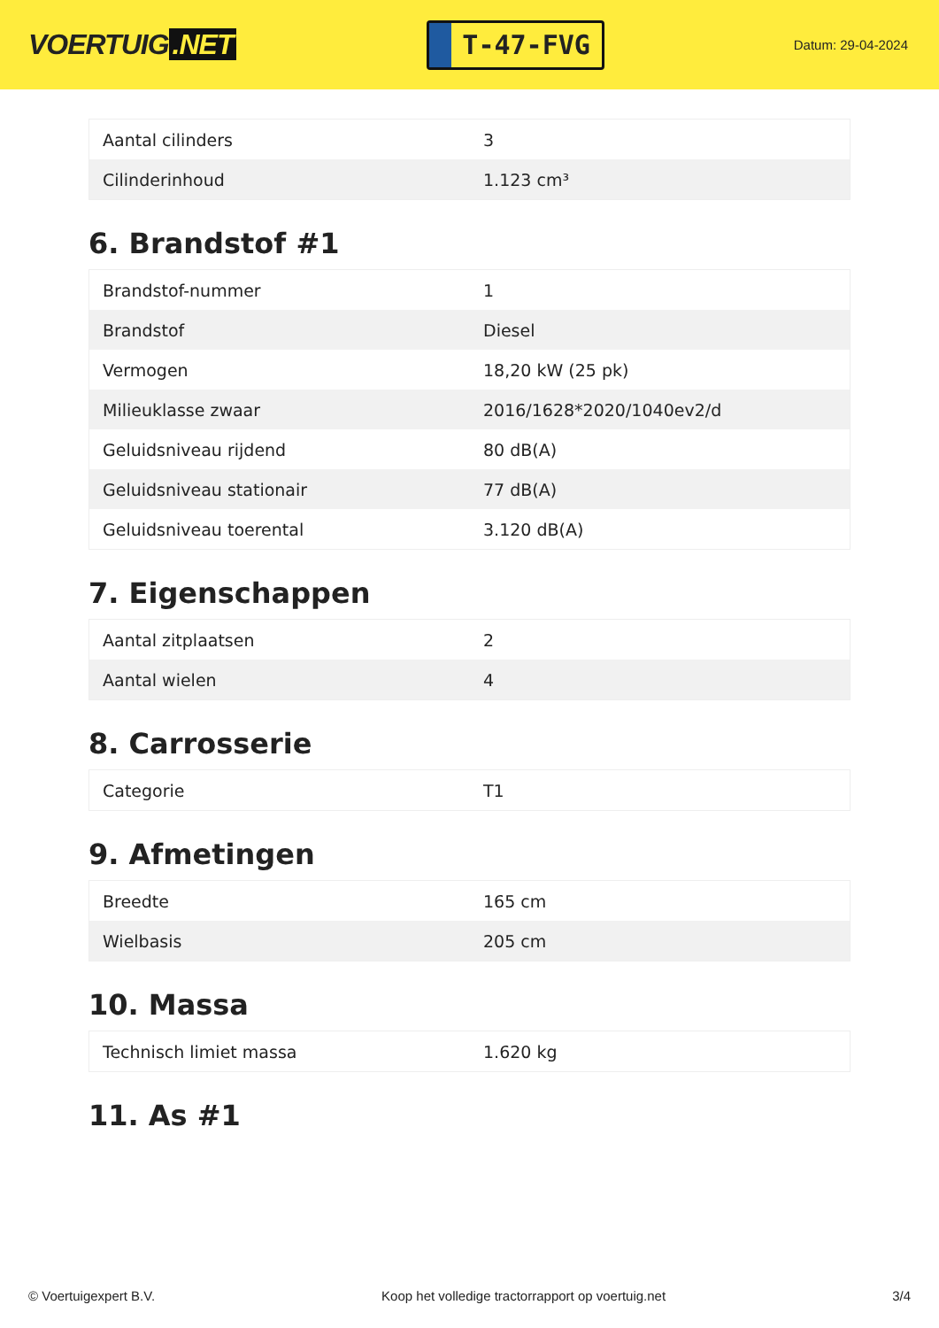VOERTUIG.NET
T-47-FVG
Datum: 29-04-2024
| Aantal cilinders | 3 |
| Cilinderinhoud | 1.123 cm³ |
6. Brandstof #1
| Brandstof-nummer | 1 |
| Brandstof | Diesel |
| Vermogen | 18,20 kW (25 pk) |
| Milieuklasse zwaar | 2016/1628*2020/1040ev2/d |
| Geluidsniveau rijdend | 80 dB(A) |
| Geluidsniveau stationair | 77 dB(A) |
| Geluidsniveau toerental | 3.120 dB(A) |
7. Eigenschappen
| Aantal zitplaatsen | 2 |
| Aantal wielen | 4 |
8. Carrosserie
| Categorie | T1 |
9. Afmetingen
| Breedte | 165 cm |
| Wielbasis | 205 cm |
10. Massa
| Technisch limiet massa | 1.620 kg |
11. As #1
© Voertuigexpert B.V. Koop het volledige tractorrapport op voertuig.net 3/4